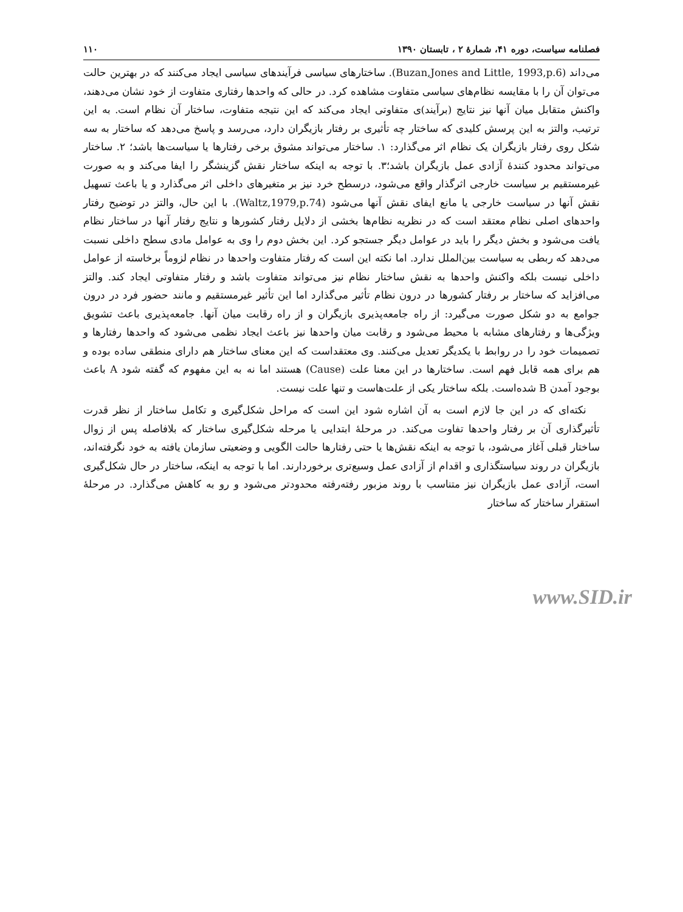فصلنامه سیاست، دوره ۴۱، شمارهٔ ۲ ، تابستان ۱۳۹۰ ۱۱۰
می‌داند (Buzan,Jones and Little, 1993,p.6). ساختارهای سیاسی فرآیندهای سیاسی ایجاد می‌کنند که در بهترین حالت می‌توان آن را با مقایسه نظام‌های سیاسی متفاوت مشاهده کرد. در حالی که واحدها رفتاری متفاوت از خود نشان می‌دهند، واکنش متقابل میان آنها نیز نتایج (برآیند)ی متفاوتی ایجاد می‌کند که این نتیجه متفاوت، ساختار آن نظام است. به این ترتیب، والتز به این پرسش کلیدی که ساختار چه تأثیری بر رفتار بازیگران دارد، می‌رسد و پاسخ می‌دهد که ساختار به سه شکل روی رفتار بازیگران یک نظام اثر می‌گذارد: ۱. ساختار می‌تواند مشوق برخی رفتارها یا سیاست‌ها باشد؛ ۲. ساختار می‌تواند محدود کنندهٔ آزادی عمل بازیگران باشد؛۳. با توجه به اینکه ساختار نقش گزینشگر را ایفا می‌کند و به صورت غیرمستقیم بر سیاست خارجی اثرگذار واقع می‌شود، درسطح خرد نیز بر متغیرهای داخلی اثر می‌گذارد و یا باعث تسهیل نقش آنها در سیاست خارجی یا مانع ایفای نقش آنها می‌شود (Waltz,1979,p.74). با این حال، والتز در توضیح رفتار واحدهای اصلی نظام معتقد است که در نظریه نظام‌ها بخشی از دلایل رفتار کشورها و نتایج رفتار آنها در ساختار نظام یافت می‌شود و بخش دیگر را باید در عوامل دیگر جستجو کرد. این بخش دوم را وی به عوامل مادی سطح داخلی نسبت می‌دهد که ربطی به سیاست بین‌الملل ندارد. اما نکته این است که رفتار متفاوت واحدها در نظام لزوماً برخاسته از عوامل داخلی نیست بلکه واکنش واحدها به نقش ساختار نظام نیز می‌تواند متفاوت باشد و رفتار متفاوتی ایجاد کند. والتز می‌افزاید که ساختار بر رفتار کشورها در درون نظام تأثیر می‌گذارد اما این تأثیر غیرمستقیم و مانند حضور فرد در درون جوامع به دو شکل صورت می‌گیرد: از راه جامعه‌پذیری بازیگران و از راه رقابت میان آنها. جامعه‌پذیری باعث تشویق ویژگی‌ها و رفتارهای مشابه با محیط می‌شود و رقابت میان واحدها نیز باعث ایجاد نظمی می‌شود که واحدها رفتارها و تصمیمات خود را در روابط با یکدیگر تعدیل می‌کنند. وی معتقداست که این معنای ساختار هم دارای منطقی ساده بوده و هم برای همه قابل فهم است. ساختارها در این معنا علت (Cause) هستند اما نه به این مفهوم که گفته شود A باعث بوجود آمدن B شده‌است. بلکه ساختار یکی از علت‌هاست و تنها علت نیست.
نکته‌ای که در این جا لازم است به آن اشاره شود این است که مراحل شکل‌گیری و تکامل ساختار از نظر قدرت تأثیرگذاری آن بر رفتار واحدها تفاوت می‌کند. در مرحلهٔ ابتدایی یا مرحله شکل‌گیری ساختار که بلافاصله پس از زوال ساختار قبلی آغاز می‌شود، با توجه به اینکه نقش‌ها یا حتی رفتارها حالت الگویی و وضعیتی سازمان یافته به خود نگرفته‌اند، بازیگران در روند سیاستگذاری و اقدام از آزادی عمل وسیع‌تری برخوردارند. اما با توجه به اینکه، ساختار در حال شکل‌گیری است، آزادی عمل بازیگران نیز متناسب با روند مزبور رفته‌رفته محدودتر می‌شود و رو به کاهش می‌گذارد. در مرحلهٔ استقرار ساختار که ساختار
www.SID.ir